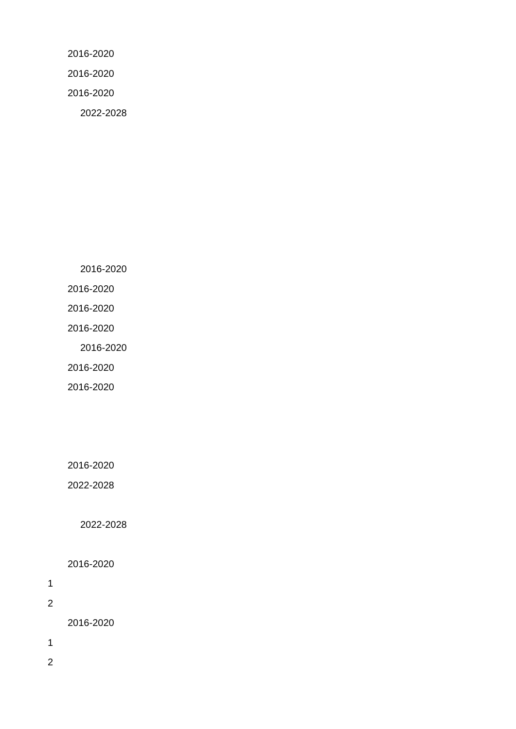2016-2020
2016-2020
2016-2020
2022-2028
2016-2020
2016-2020
2016-2020
2016-2020
2016-2020
2016-2020
2016-2020
2016-2020
2022-2028
2022-2028
2016-2020
1
2
2016-2020
1
2